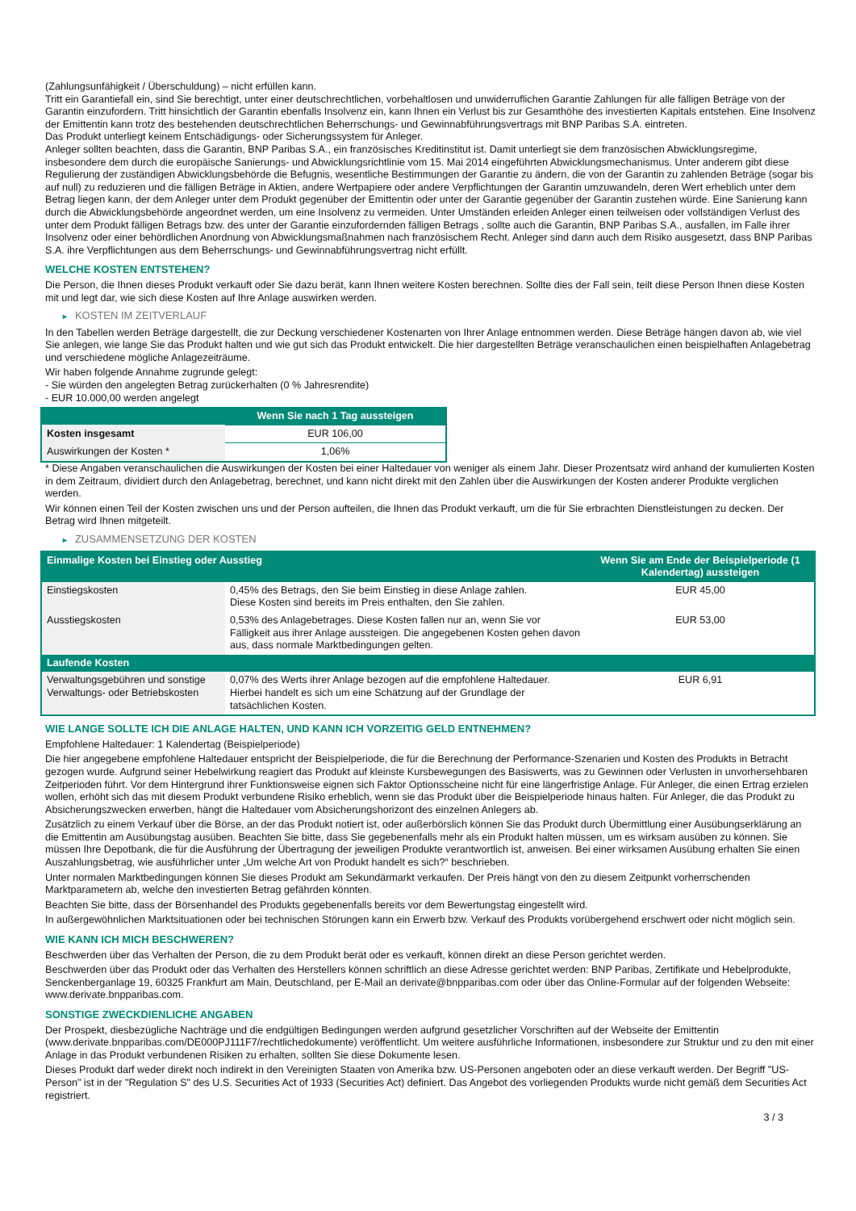(Zahlungsunfähigkeit / Überschuldung) – nicht erfüllen kann.
Tritt ein Garantiefall ein, sind Sie berechtigt, unter einer deutschrechtlichen, vorbehaltlosen und unwiderruflichen Garantie Zahlungen für alle fälligen Beträge von der Garantin einzufordern. Tritt hinsichtlich der Garantin ebenfalls Insolvenz ein, kann Ihnen ein Verlust bis zur Gesamthöhe des investierten Kapitals entstehen. Eine Insolvenz der Emittentin kann trotz des bestehenden deutschrechtlichen Beherrschungs- und Gewinnabführungsvertrags mit BNP Paribas S.A. eintreten.
Das Produkt unterliegt keinem Entschädigungs- oder Sicherungssystem für Anleger.
Anleger sollten beachten, dass die Garantin, BNP Paribas S.A., ein französisches Kreditinstitut ist. Damit unterliegt sie dem französischen Abwicklungsregime, insbesondere dem durch die europäische Sanierungs- und Abwicklungsrichtlinie vom 15. Mai 2014 eingeführten Abwicklungsmechanismus. Unter anderem gibt diese Regulierung der zuständigen Abwicklungsbehörde die Befugnis, wesentliche Bestimmungen der Garantie zu ändern, die von der Garantin zu zahlenden Beträge (sogar bis auf null) zu reduzieren und die fälligen Beträge in Aktien, andere Wertpapiere oder andere Verpflichtungen der Garantin umzuwandeln, deren Wert erheblich unter dem Betrag liegen kann, der dem Anleger unter dem Produkt gegenüber der Emittentin oder unter der Garantie gegenüber der Garantin zustehen würde. Eine Sanierung kann durch die Abwicklungsbehörde angeordnet werden, um eine Insolvenz zu vermeiden. Unter Umständen erleiden Anleger einen teilweisen oder vollständigen Verlust des unter dem Produkt fälligen Betrags bzw. des unter der Garantie einzufordernden fälligen Betrags , sollte auch die Garantin, BNP Paribas S.A., ausfallen, im Falle ihrer Insolvenz oder einer behördlichen Anordnung von Abwicklungsmaßnahmen nach französischem Recht. Anleger sind dann auch dem Risiko ausgesetzt, dass BNP Paribas S.A. ihre Verpflichtungen aus dem Beherrschungs- und Gewinnabführungsvertrag nicht erfüllt.
WELCHE KOSTEN ENTSTEHEN?
Die Person, die Ihnen dieses Produkt verkauft oder Sie dazu berät, kann Ihnen weitere Kosten berechnen. Sollte dies der Fall sein, teilt diese Person Ihnen diese Kosten mit und legt dar, wie sich diese Kosten auf Ihre Anlage auswirken werden.
► KOSTEN IM ZEITVERLAUF
In den Tabellen werden Beträge dargestellt, die zur Deckung verschiedener Kostenarten von Ihrer Anlage entnommen werden. Diese Beträge hängen davon ab, wie viel Sie anlegen, wie lange Sie das Produkt halten und wie gut sich das Produkt entwickelt. Die hier dargestellten Beträge veranschaulichen einen beispielhaften Anlagebetrag und verschiedene mögliche Anlagezeiträume.
Wir haben folgende Annahme zugrunde gelegt:
- Sie würden den angelegten Betrag zurückerhalten (0 % Jahresrendite)
- EUR 10.000,00 werden angelegt
| | Wenn Sie nach 1 Tag aussteigen |
| --- | --- |
| Kosten insgesamt | EUR 106,00 |
| Auswirkungen der Kosten * | 1,06% |
* Diese Angaben veranschaulichen die Auswirkungen der Kosten bei einer Haltedauer von weniger als einem Jahr. Dieser Prozentsatz wird anhand der kumulierten Kosten in dem Zeitraum, dividiert durch den Anlagebetrag, berechnet, und kann nicht direkt mit den Zahlen über die Auswirkungen der Kosten anderer Produkte verglichen werden.
Wir können einen Teil der Kosten zwischen uns und der Person aufteilen, die Ihnen das Produkt verkauft, um die für Sie erbrachten Dienstleistungen zu decken. Der Betrag wird Ihnen mitgeteilt.
► ZUSAMMENSETZUNG DER KOSTEN
| Einmalige Kosten bei Einstieg oder Ausstieg | | Wenn Sie am Ende der Beispielperiode (1 Kalendertag) aussteigen |
| --- | --- | --- |
| Einstiegskosten | 0,45% des Betrags, den Sie beim Einstieg in diese Anlage zahlen. Diese Kosten sind bereits im Preis enthalten, den Sie zahlen. | EUR 45,00 |
| Ausstiegskosten | 0,53% des Anlagebetrages. Diese Kosten fallen nur an, wenn Sie vor Fälligkeit aus ihrer Anlage aussteigen. Die angegebenen Kosten gehen davon aus, dass normale Marktbedingungen gelten. | EUR 53,00 |
| Laufende Kosten | | |
| Verwaltungsgebühren und sonstige Verwaltungs- oder Betriebskosten | 0,07% des Werts ihrer Anlage bezogen auf die empfohlene Haltedauer. Hierbei handelt es sich um eine Schätzung auf der Grundlage der tatsächlichen Kosten. | EUR 6,91 |
WIE LANGE SOLLTE ICH DIE ANLAGE HALTEN, UND KANN ICH VORZEITIG GELD ENTNEHMEN?
Empfohlene Haltedauer: 1 Kalendertag (Beispielperiode)
Die hier angegebene empfohlene Haltedauer entspricht der Beispielperiode, die für die Berechnung der Performance-Szenarien und Kosten des Produkts in Betracht gezogen wurde. Aufgrund seiner Hebelwirkung reagiert das Produkt auf kleinste Kursbewegungen des Basiswerts, was zu Gewinnen oder Verlusten in unvorhersehbaren Zeitperioden führt. Vor dem Hintergrund ihrer Funktionsweise eignen sich Faktor Optionsscheine nicht für eine längerfristige Anlage. Für Anleger, die einen Ertrag erzielen wollen, erhöht sich das mit diesem Produkt verbundene Risiko erheblich, wenn sie das Produkt über die Beispielperiode hinaus halten. Für Anleger, die das Produkt zu Absicherungszwecken erwerben, hängt die Haltedauer vom Absicherungshorizont des einzelnen Anlegers ab.
Zusätzlich zu einem Verkauf über die Börse, an der das Produkt notiert ist, oder außerbörslich können Sie das Produkt durch Übermittlung einer Ausübungserklärung an die Emittentin am Ausübungstag ausüben. Beachten Sie bitte, dass Sie gegebenenfalls mehr als ein Produkt halten müssen, um es wirksam ausüben zu können. Sie müssen Ihre Depotbank, die für die Ausführung der Übertragung der jeweiligen Produkte verantwortlich ist, anweisen. Bei einer wirksamen Ausübung erhalten Sie einen Auszahlungsbetrag, wie ausführlicher unter „Um welche Art von Produkt handelt es sich?“ beschrieben.
Unter normalen Marktbedingungen können Sie dieses Produkt am Sekundärmarkt verkaufen. Der Preis hängt von den zu diesem Zeitpunkt vorherrschenden Marktparametern ab, welche den investierten Betrag gefährden könnten.
Beachten Sie bitte, dass der Börsenhandel des Produkts gegebenenfalls bereits vor dem Bewertungstag eingestellt wird.
In außergewöhnlichen Marktsituationen oder bei technischen Störungen kann ein Erwerb bzw. Verkauf des Produkts vorübergehend erschwert oder nicht möglich sein.
WIE KANN ICH MICH BESCHWEREN?
Beschwerden über das Verhalten der Person, die zu dem Produkt berät oder es verkauft, können direkt an diese Person gerichtet werden.
Beschwerden über das Produkt oder das Verhalten des Herstellers können schriftlich an diese Adresse gerichtet werden: BNP Paribas, Zertifikate und Hebelprodukte, Senckenberganlage 19, 60325 Frankfurt am Main, Deutschland, per E-Mail an derivate@bnpparibas.com oder über das Online-Formular auf der folgenden Webseite: www.derivate.bnpparibas.com.
SONSTIGE ZWECKDIENLICHE ANGABEN
Der Prospekt, diesbezügliche Nachträge und die endgültigen Bedingungen werden aufgrund gesetzlicher Vorschriften auf der Webseite der Emittentin (www.derivate.bnpparibas.com/DE000PJ111F7/rechtlichedokumente) veröffentlicht. Um weitere ausführliche Informationen, insbesondere zur Struktur und zu den mit einer Anlage in das Produkt verbundenen Risiken zu erhalten, sollten Sie diese Dokumente lesen.
Dieses Produkt darf weder direkt noch indirekt in den Vereinigten Staaten von Amerika bzw. US-Personen angeboten oder an diese verkauft werden. Der Begriff "US-Person" ist in der "Regulation S" des U.S. Securities Act of 1933 (Securities Act) definiert. Das Angebot des vorliegenden Produkts wurde nicht gemäß dem Securities Act registriert.
3 / 3